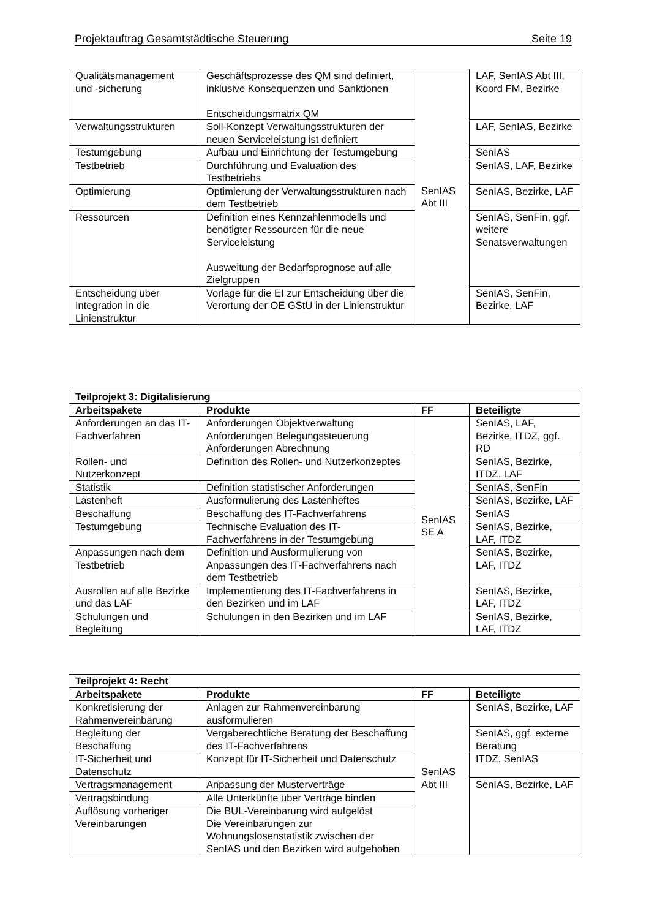Projektauftrag Gesamtstädtische Steuerung Seite 19
| Qualitätsmanagement und -sicherung | Geschäftsprozesse des QM sind definiert, inklusive Konsequenzen und Sanktionen Entscheidungsmatrix QM | SenIAS Abt III | LAF, SenIAS Abt III, Koord FM, Bezirke |
| Verwaltungsstrukturen | Soll-Konzept Verwaltungsstrukturen der neuen Serviceleistung ist definiert | | LAF, SenIAS, Bezirke |
| Testumgebung | Aufbau und Einrichtung der Testumgebung | | SenIAS |
| Testbetrieb | Durchführung und Evaluation des Testbetriebs | | SenIAS, LAF, Bezirke |
| Optimierung | Optimierung der Verwaltungsstrukturen nach dem Testbetrieb | | SenIAS, Bezirke, LAF |
| Ressourcen | Definition eines Kennzahlenmodells und benötigter Ressourcen für die neue Serviceleistung Ausweitung der Bedarfsprognose auf alle Zielgruppen | | SenIAS, SenFin, ggf. weitere Senatsverwaltungen |
| Entscheidung über Integration in die Linienstruktur | Vorlage für die EI zur Entscheidung über die Verortung der OE GStU in der Linienstruktur | | SenIAS, SenFin, Bezirke, LAF |
| Teilprojekt 3: Digitalisierung | | | |
| --- | --- | --- | --- |
| Arbeitspakete | Produkte | FF | Beteiligte |
| Anforderungen an das IT-Fachverfahren | Anforderungen Objektverwaltung Anforderungen Belegungssteuerung Anforderungen Abrechnung | SenIAS SE A | SenIAS, LAF, Bezirke, ITDZ, ggf. RD |
| Rollen- und Nutzerkonzept | Definition des Rollen- und Nutzerkonzeptes | | SenIAS, Bezirke, ITDZ. LAF |
| Statistik | Definition statistischer Anforderungen | | SenIAS, SenFin |
| Lastenheft | Ausformulierung des Lastenheftes | | SenIAS, Bezirke, LAF |
| Beschaffung | Beschaffung des IT-Fachverfahrens | | SenIAS |
| Testumgebung | Technische Evaluation des IT-Fachverfahrens in der Testumgebung | | SenIAS, Bezirke, LAF, ITDZ |
| Anpassungen nach dem Testbetrieb | Definition und Ausformulierung von Anpassungen des IT-Fachverfahrens nach dem Testbetrieb | | SenIAS, Bezirke, LAF, ITDZ |
| Ausrollen auf alle Bezirke und das LAF | Implementierung des IT-Fachverfahrens in den Bezirken und im LAF | | SenIAS, Bezirke, LAF, ITDZ |
| Schulungen und Begleitung | Schulungen in den Bezirken und im LAF | | SenIAS, Bezirke, LAF, ITDZ |
| Teilprojekt 4: Recht | | | |
| --- | --- | --- | --- |
| Arbeitspakete | Produkte | FF | Beteiligte |
| Konkretisierung der Rahmenvereinbarung | Anlagen zur Rahmenvereinbarung ausformulieren | SenIAS Abt III | SenIAS, Bezirke, LAF |
| Begleitung der Beschaffung | Vergaberechtliche Beratung der Beschaffung des IT-Fachverfahrens | | SenIAS, ggf. externe Beratung |
| IT-Sicherheit und Datenschutz | Konzept für IT-Sicherheit und Datenschutz | | ITDZ, SenIAS |
| Vertragsmanagement | Anpassung der Musterverträge | | SenIAS, Bezirke, LAF |
| Vertragsbindung | Alle Unterkünfte über Verträge binden | | |
| Auflösung vorheriger Vereinbarungen | Die BUL-Vereinbarung wird aufgelöst Die Vereinbarungen zur Wohnungslosenstatistik zwischen der SenIAS und den Bezirken wird aufgehoben | | |